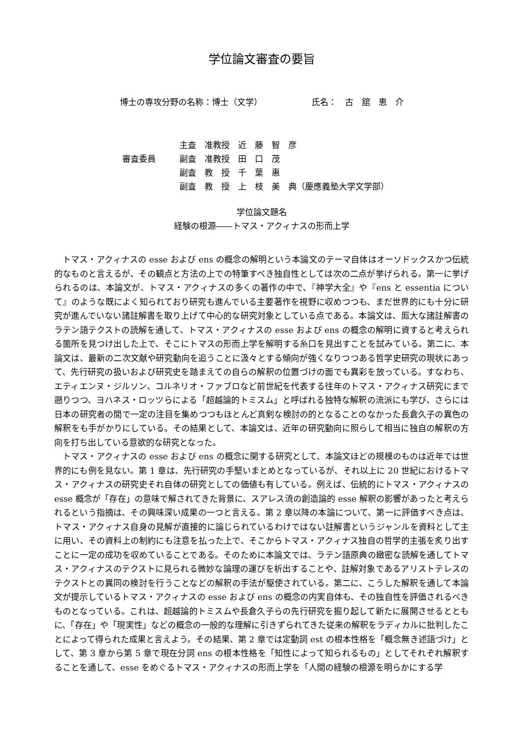学位論文審査の要旨
博士の専攻分野の名称：博士（文学） 氏名：　古　舘　恵　介
審査委員
主査　准教授　近　藤　智　彦
副査　准教授　田　口　茂
副査　教　授　千　葉　惠
副査　教　授　上　枝　美　典（慶應義塾大学文学部）
学位論文題名
経験の根源――トマス・アクィナスの形而上学
トマス・アクィナスの esse および ens の概念の解明という本論文のテーマ自体はオーソドックスかつ伝統的なものと言えるが、その観点と方法の上での特筆すべき独自性としては次の二点が挙げられる。第一に挙げられるのは、本論文が、トマス・アクィナスの多くの著作の中で、『神学大全』や『ens と essentia について』のような既によく知られており研究も進んでいる主要著作を視野に収めつつも、まだ世界的にも十分に研究が進んでいない諸註解書を取り上げて中心的な研究対象としている点である。本論文は、厖大な諸註解書のラテン語テクストの読解を通して、トマス・アクィナスの esse および ens の概念の解明に資すると考えられる箇所を見つけ出した上で、そこにトマスの形而上学を解明する糸口を見出すことを試みている。第二に、本論文は、最新の二次文献や研究動向を追うことに汲々とする傾向が強くなりつつある哲学史研究の現状にあって、先行研究の扱いおよび研究史を踏まえての自らの解釈の位置づけの面でも異彩を放っている。すなわち、エティエンヌ・ジルソン、コルネリオ・ファブロなど前世紀を代表する往年のトマス・アクィナス研究にまで遡りつつ、ヨハネス・ロッツらによる「超越論的トミスム」と呼ばれる独特な解釈の流派にも学び、さらには日本の研究者の間で一定の注目を集めつつもほとんど真剣な検討の的となることのなかった長倉久子の異色の解釈をも手がかりにしている。その結果として、本論文は、近年の研究動向に照らして相当に独自の解釈の方向を打ち出している意欲的な研究となった。
トマス・アクィナスの esse および ens の概念に関する研究として、本論文ほどの規模のものは近年では世界的にも例を見ない。第 1 章は、先行研究の手堅いまとめとなっているが、それ以上に 20 世紀におけるトマス・アクィナスの研究史それ自体の研究としての価値も有している。例えば、伝統的にトマス・アクィナスの esse 概念が「存在」の意味で解されてきた背景に、スアレス流の創造論的 esse 解釈の影響があったと考えられるという指摘は、その興味深い成果の一つと言える。第 2 章以降の本論について、第一に評価すべき点は、トマス・アクィナス自身の見解が直接的に論じられているわけではない註解書というジャンルを資料として主に用い、その資料上の制約にも注意を払った上で、そこからトマス・アクィナス独自の哲学的主張を炙り出すことに一定の成功を収めていることである。そのために本論文では、ラテン語原典の緻密な読解を通してトマス・アクィナスのテクストに見られる微妙な論理の運びを析出することや、註解対象であるアリストテレスのテクストとの異同の検討を行うことなどの解釈の手法が駆使されている。第二に、こうした解釈を通して本論文が提示しているトマス・アクィナスの esse および ens の概念の内実自体も、その独自性を評価されるべきものとなっている。これは、超越論的トミスムや長倉久子らの先行研究を掘り起して新たに展開させるとともに、「存在」や「現実性」などの概念の一般的な理解に引きずられてきた従来の解釈をラディカルに批判したことによって得られた成果と言えよう。その結果、第 2 章では定動詞 est の根本性格を「概念無き述語づけ」として、第 3 章から第 5 章で現在分詞 ens の根本性格を「知性によって知られるもの」としてそれぞれ解釈することを通して、esse をめぐるトマス・アクィナスの形而上学を「人間の経験の根源を明らかにする学